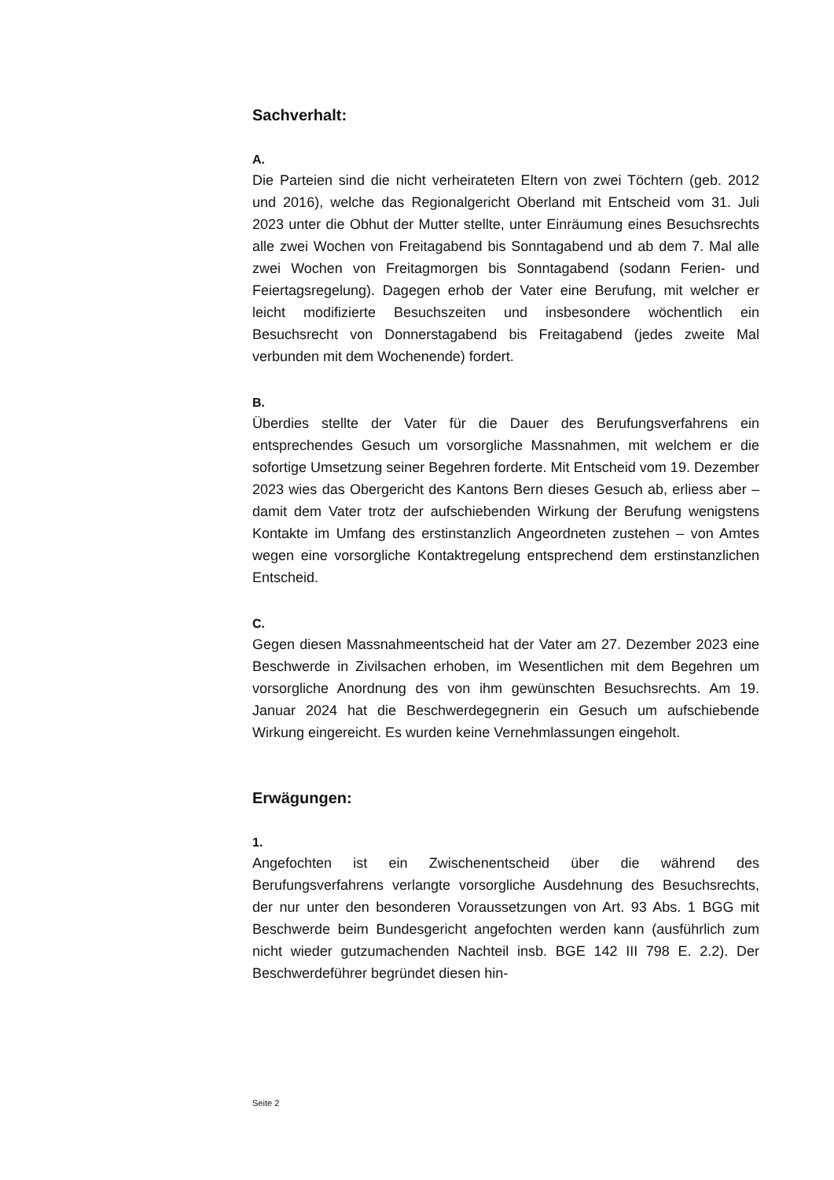Sachverhalt:
A.
Die Parteien sind die nicht verheirateten Eltern von zwei Töchtern (geb. 2012 und 2016), welche das Regionalgericht Oberland mit Entscheid vom 31. Juli 2023 unter die Obhut der Mutter stellte, unter Einräumung eines Besuchsrechts alle zwei Wochen von Freitagabend bis Sonntagabend und ab dem 7. Mal alle zwei Wochen von Freitagmorgen bis Sonntagabend (sodann Ferien- und Feiertagsregelung). Dagegen erhob der Vater eine Berufung, mit welcher er leicht modifizierte Besuchszeiten und insbesondere wöchentlich ein Besuchsrecht von Donnerstagabend bis Freitagabend (jedes zweite Mal verbunden mit dem Wochenende) fordert.
B.
Überdies stellte der Vater für die Dauer des Berufungsverfahrens ein entsprechendes Gesuch um vorsorgliche Massnahmen, mit welchem er die sofortige Umsetzung seiner Begehren forderte. Mit Entscheid vom 19. Dezember 2023 wies das Obergericht des Kantons Bern dieses Gesuch ab, erliess aber – damit dem Vater trotz der aufschiebenden Wirkung der Berufung wenigstens Kontakte im Umfang des erstinstanzlich Angeordneten zustehen – von Amtes wegen eine vorsorgliche Kontaktregelung entsprechend dem erstinstanzlichen Entscheid.
C.
Gegen diesen Massnahmeentscheid hat der Vater am 27. Dezember 2023 eine Beschwerde in Zivilsachen erhoben, im Wesentlichen mit dem Begehren um vorsorgliche Anordnung des von ihm gewünschten Besuchsrechts. Am 19. Januar 2024 hat die Beschwerdegegnerin ein Gesuch um aufschiebende Wirkung eingereicht. Es wurden keine Vernehmlassungen eingeholt.
Erwägungen:
1.
Angefochten ist ein Zwischenentscheid über die während des Berufungsverfahrens verlangte vorsorgliche Ausdehnung des Besuchsrechts, der nur unter den besonderen Voraussetzungen von Art. 93 Abs. 1 BGG mit Beschwerde beim Bundesgericht angefochten werden kann (ausführlich zum nicht wieder gutzumachenden Nachteil insb. BGE 142 III 798 E. 2.2). Der Beschwerdeführer begründet diesen hin-
Seite 2